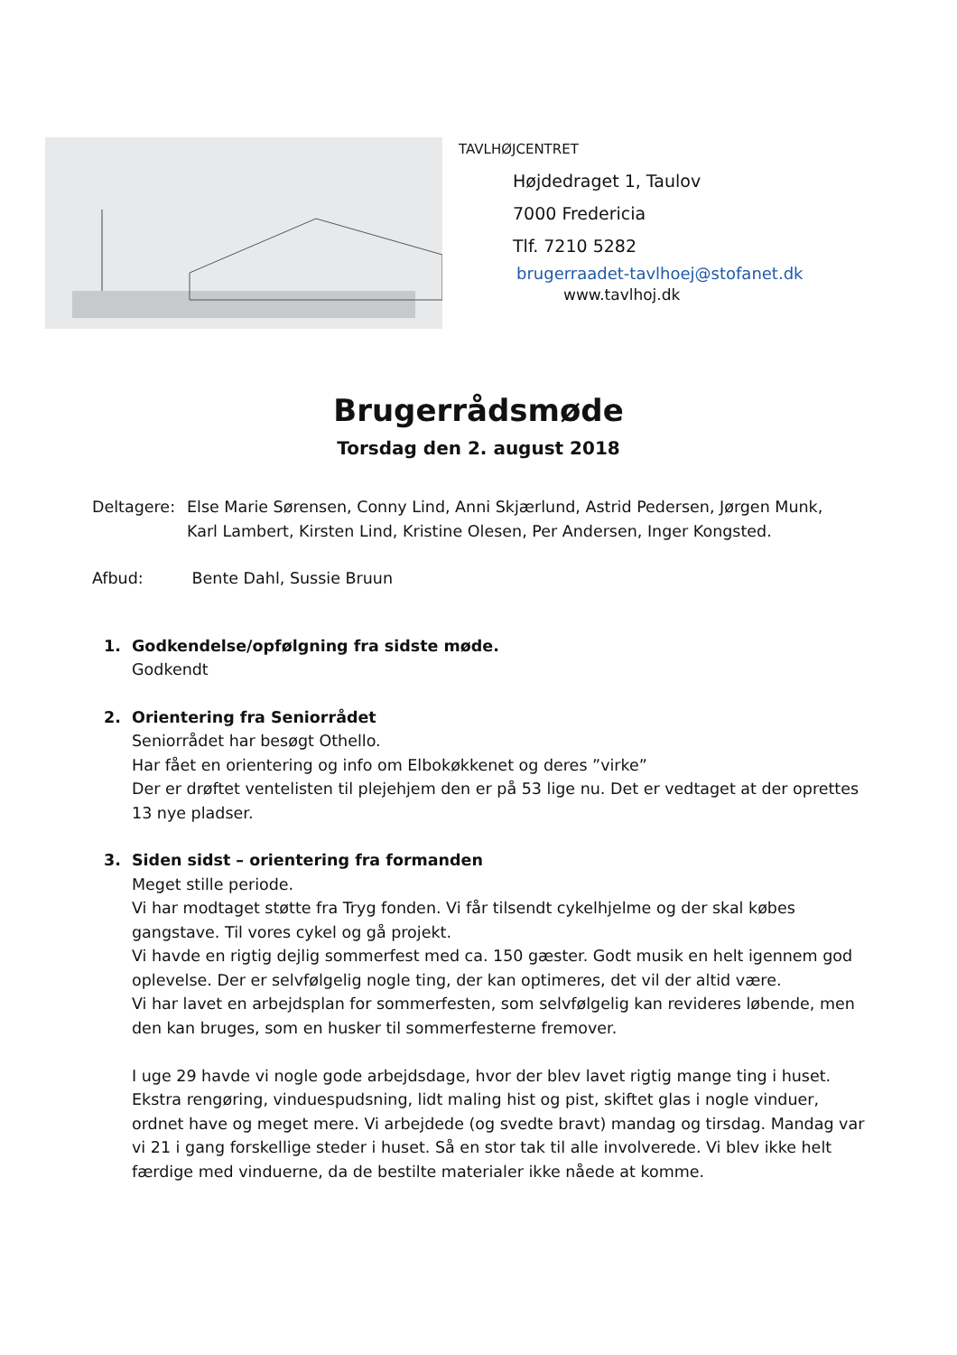TAVLHØJCENTRET
Højdedraget 1, Taulov
7000 Fredericia
Tlf. 7210 5282
brugerraadet-tavlhoej@stofanet.dk
www.tavlhoj.dk
Brugerrådsmøde
Torsdag den 2. august 2018
Deltagere: Else Marie Sørensen, Conny Lind, Anni Skjærlund, Astrid Pedersen, Jørgen Munk,
Karl Lambert, Kirsten Lind, Kristine Olesen, Per Andersen, Inger Kongsted.
Afbud: Bente Dahl, Sussie Bruun
1. Godkendelse/opfølgning fra sidste møde.
Godkendt
2. Orientering fra Seniorrådet
Seniorrådet har besøgt Othello.
Har fået en orientering og info om Elbokøkkenet og deres ”virke”
Der er drøftet ventelisten til plejehjem den er på 53 lige nu. Det er vedtaget at der oprettes 13 nye pladser.
3. Siden sidst – orientering fra formanden
Meget stille periode.
Vi har modtaget støtte fra Tryg fonden. Vi får tilsendt cykelhjelme og der skal købes gangstave. Til vores cykel og gå projekt.
Vi havde en rigtig dejlig sommerfest med ca. 150 gæster. Godt musik en helt igennem god oplevelse. Der er selvfølgelig nogle ting, der kan optimeres, det vil der altid være.
Vi har lavet en arbejdsplan for sommerfesten, som selvfølgelig kan revideres løbende, men den kan bruges, som en husker til sommerfesterne fremover.
I uge 29 havde vi nogle gode arbejdsdage, hvor der blev lavet rigtig mange ting i huset. Ekstra rengøring, vinduespudsning, lidt maling hist og pist, skiftet glas i nogle vinduer, ordnet have og meget mere. Vi arbejdede (og svedte bravt) mandag og tirsdag. Mandag var vi 21 i gang forskellige steder i huset. Så en stor tak til alle involverede. Vi blev ikke helt færdige med vinduerne, da de bestilte materialer ikke nåede at komme.